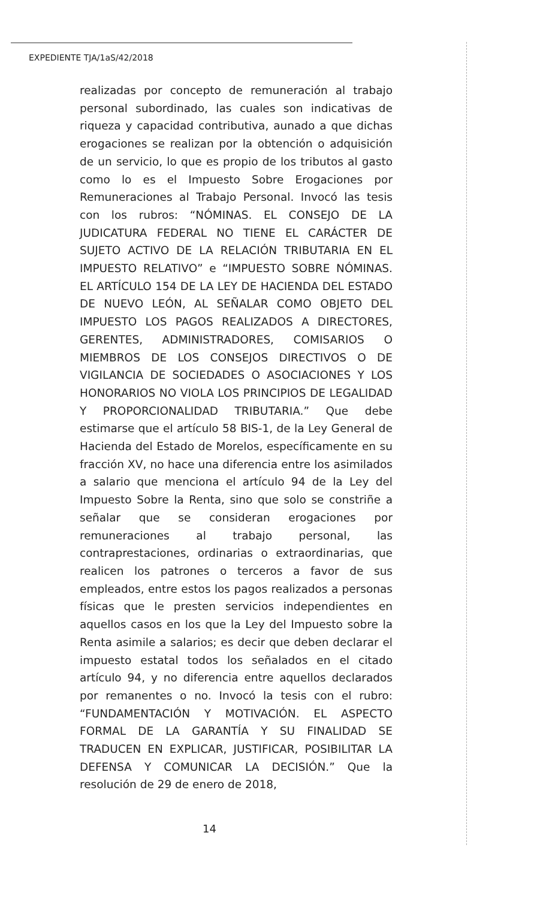EXPEDIENTE TJA/1aS/42/2018
realizadas por concepto de remuneración al trabajo personal subordinado, las cuales son indicativas de riqueza y capacidad contributiva, aunado a que dichas erogaciones se realizan por la obtención o adquisición de un servicio, lo que es propio de los tributos al gasto como lo es el Impuesto Sobre Erogaciones por Remuneraciones al Trabajo Personal. Invocó las tesis con los rubros: “NÓMINAS. EL CONSEJO DE LA JUDICATURA FEDERAL NO TIENE EL CARÁCTER DE SUJETO ACTIVO DE LA RELACIÓN TRIBUTARIA EN EL IMPUESTO RELATIVO” e “IMPUESTO SOBRE NÓMINAS. EL ARTÍCULO 154 DE LA LEY DE HACIENDA DEL ESTADO DE NUEVO LEÓN, AL SEÑALAR COMO OBJETO DEL IMPUESTO LOS PAGOS REALIZADOS A DIRECTORES, GERENTES, ADMINISTRADORES, COMISARIOS O MIEMBROS DE LOS CONSEJOS DIRECTIVOS O DE VIGILANCIA DE SOCIEDADES O ASOCIACIONES Y LOS HONORARIOS NO VIOLA LOS PRINCIPIOS DE LEGALIDAD Y PROPORCIONALIDAD TRIBUTARIA.” Que debe estimarse que el artículo 58 BIS-1, de la Ley General de Hacienda del Estado de Morelos, específicamente en su fracción XV, no hace una diferencia entre los asimilados a salario que menciona el artículo 94 de la Ley del Impuesto Sobre la Renta, sino que solo se constriñe a señalar que se consideran erogaciones por remuneraciones al trabajo personal, las contraprestaciones, ordinarias o extraordinarias, que realicen los patrones o terceros a favor de sus empleados, entre estos los pagos realizados a personas físicas que le presten servicios independientes en aquellos casos en los que la Ley del Impuesto sobre la Renta asimile a salarios; es decir que deben declarar el impuesto estatal todos los señalados en el citado artículo 94, y no diferencia entre aquellos declarados por remanentes o no. Invocó la tesis con el rubro: “FUNDAMENTACIÓN Y MOTIVACIÓN. EL ASPECTO FORMAL DE LA GARANTÍA Y SU FINALIDAD SE TRADUCEN EN EXPLICAR, JUSTIFICAR, POSIBILITAR LA DEFENSA Y COMUNICAR LA DECISIÓN.” Que la resolución de 29 de enero de 2018,
14